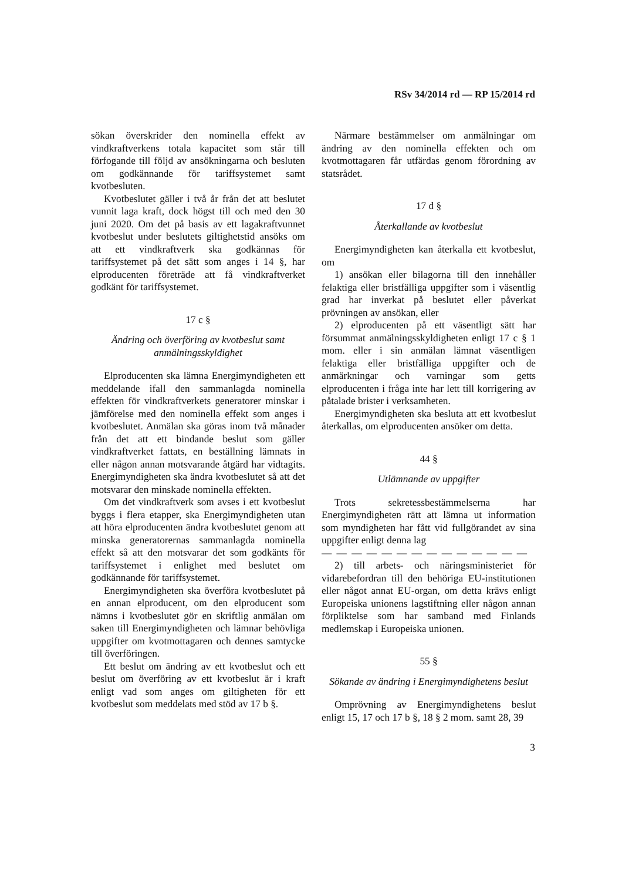RSv 34/2014 rd — RP 15/2014 rd
sökan överskrider den nominella effekt av vindkraftverkens totala kapacitet som står till förfogande till följd av ansökningarna och besluten om godkännande för tariffsystemet samt kvotbesluten.
Kvotbeslutet gäller i två år från det att beslutet vunnit laga kraft, dock högst till och med den 30 juni 2020. Om det på basis av ett lagakraftvunnet kvotbeslut under beslutets giltighetstid ansöks om att ett vindkraftverk ska godkännas för tariffsystemet på det sätt som anges i 14 §, har elproducenten företräde att få vindkraftverket godkänt för tariffsystemet.
17 c §
Ändring och överföring av kvotbeslut samt anmälningsskyldighet
Elproducenten ska lämna Energimyndigheten ett meddelande ifall den sammanlagda nominella effekten för vindkraftverkets generatorer minskar i jämförelse med den nominella effekt som anges i kvotbeslutet. Anmälan ska göras inom två månader från det att ett bindande beslut som gäller vindkraftverket fattats, en beställning lämnats in eller någon annan motsvarande åtgärd har vidtagits. Energimyndigheten ska ändra kvotbeslutet så att det motsvarar den minskade nominella effekten.
Om det vindkraftverk som avses i ett kvotbeslut byggs i flera etapper, ska Energimyndigheten utan att höra elproducenten ändra kvotbeslutet genom att minska generatorernas sammanlagda nominella effekt så att den motsvarar det som godkänts för tariffsystemet i enlighet med beslutet om godkännande för tariffsystemet.
Energimyndigheten ska överföra kvotbeslutet på en annan elproducent, om den elproducent som nämns i kvotbeslutet gör en skriftlig anmälan om saken till Energimyndigheten och lämnar behövliga uppgifter om kvotmottagaren och dennes samtycke till överföringen.
Ett beslut om ändring av ett kvotbeslut och ett beslut om överföring av ett kvotbeslut är i kraft enligt vad som anges om giltigheten för ett kvotbeslut som meddelats med stöd av 17 b §.
Närmare bestämmelser om anmälningar om ändring av den nominella effekten och om kvotmottagaren får utfärdas genom förordning av statsrådet.
17 d §
Återkallande av kvotbeslut
Energimyndigheten kan återkalla ett kvotbeslut, om
1) ansökan eller bilagorna till den innehåller felaktiga eller bristfälliga uppgifter som i väsentlig grad har inverkat på beslutet eller påverkat prövningen av ansökan, eller
2) elproducenten på ett väsentligt sätt har försummat anmälningsskyldigheten enligt 17 c § 1 mom. eller i sin anmälan lämnat väsentligen felaktiga eller bristfälliga uppgifter och de anmärkningar och varningar som getts elproducenten i fråga inte har lett till korrigering av påtalade brister i verksamheten.
Energimyndigheten ska besluta att ett kvotbeslut återkallas, om elproducenten ansöker om detta.
44 §
Utlämnande av uppgifter
Trots sekretessbestämmelserna har Energimyndigheten rätt att lämna ut information som myndigheten har fått vid fullgörandet av sina uppgifter enligt denna lag
— — — — — — — — — — — — — —
2) till arbets- och näringsministeriet för vidarebefordran till den behöriga EU-institutionen eller något annat EU-organ, om detta krävs enligt Europeiska unionens lagstiftning eller någon annan förpliktelse som har samband med Finlands medlemskap i Europeiska unionen.
55 §
Sökande av ändring i Energimyndighetens beslut
Omprövning av Energimyndighetens beslut enligt 15, 17 och 17 b §, 18 § 2 mom. samt 28, 39
3